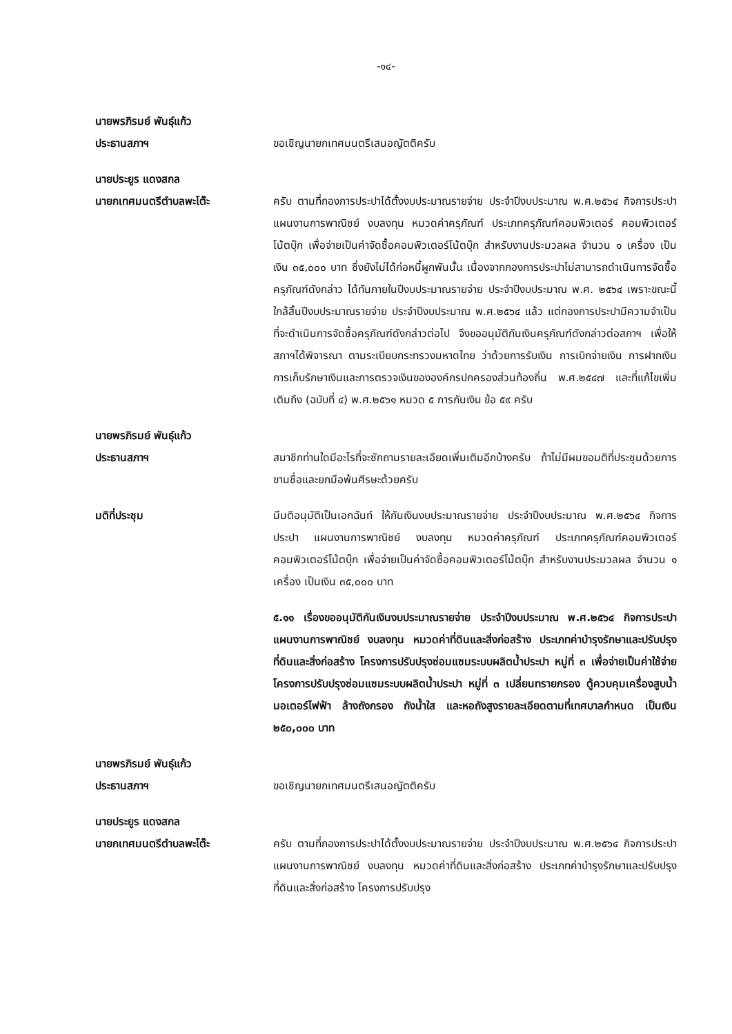-๑๔-
นายพรภิรมย์ พันธุ์แก้ว
ประธานสภาฯ
ขอเชิญนายกเทศมนตรีเสนอญัตติครับ
นายประยูร แดงสกล
นายกเทศมนตรีตำบลพะโต๊ะ
ครับ ตามที่กองการประปาได้ตั้งงบประมาณรายจ่าย ประจำปีงบประมาณ พ.ศ.๒๕๖๔ กิจการประปา แผนงานการพาณิชย์ งบลงทุน หมวดค่าครุภัณฑ์ ประเภทครุภัณฑ์คอมพิวเตอร์ คอมพิวเตอร์โน้ตบุ๊ก เพื่อจ่ายเป็นค่าจัดซื้อคอมพิวเตอร์โน้ตบุ๊ก สำหรับงานประมวลผล จำนวน ๑ เครื่อง เป็นเงิน ๓๕,๐๐๐ บาท ซึ่งยังไม่ได้ก่อหนี้ผูกพันนั้น เนื่องจากกองการประปาไม่สามารถดำเนินการจัดซื้อครุภัณฑ์ดังกล่าว ได้ทันภายในปีงบประมาณรายจ่าย ประจำปีงบประมาณ พ.ศ. ๒๕๖๔ เพราะขณะนี้ใกล้สิ้นปีงบประมาณรายจ่าย ประจำปีงบประมาณ พ.ศ.๒๕๖๔ แล้ว แต่กองการประปามีความจำเป็นที่จะดำเนินการจัดซื้อครุภัณฑ์ดังกล่าวต่อไป จึงขออนุมัติกันเงินครุภัณฑ์ดังกล่าวต่อสภาฯ เพื่อให้สภาฯได้พิจารณา ตามระเบียบกระทรวงมหาดไทย ว่าด้วยการรับเงิน การเบิกจ่ายเงิน การฝากเงิน การเก็บรักษาเงินและการตรวจเงินขององค์กรปกครองส่วนท้องถิ่น พ.ศ.๒๕๔๗ และที่แก้ไขเพิ่มเติมถึง (ฉบับที่ ๔) พ.ศ.๒๕๖๑ หมวด ๕ การกันเงิน ข้อ ๕๙ ครับ
นายพรภิรมย์ พันธุ์แก้ว
ประธานสภาฯ
สมาชิกท่านใดมีอะไรที่จะซักถามรายละเอียดเพิ่มเติมอีกบ้างครับ ถ้าไม่มีผมขอมติที่ประชุมด้วยการขานชื่อและยกมือพ้นศีรษะด้วยครับ
มติที่ประชุม มีมติอนุมัติเป็นเอกฉันท์ ให้กันเงินงบประมาณรายจ่าย ประจำปีงบประมาณ พ.ศ.๒๕๖๔ กิจการประปา แผนงานการพาณิชย์ งบลงทุน หมวดค่าครุภัณฑ์ ประเภทครุภัณฑ์คอมพิวเตอร์ คอมพิวเตอร์โน้ตบุ๊ก เพื่อจ่ายเป็นค่าจัดซื้อคอมพิวเตอร์โน้ตบุ๊ก สำหรับงานประมวลผล จำนวน ๑ เครื่อง เป็นเงิน ๓๕,๐๐๐ บาท
๕.๑๑ เรื่องขออนุมัติกันเงินงบประมาณรายจ่าย ประจำปีงบประมาณ พ.ศ.๒๕๖๔ กิจการประปา แผนงานการพาณิชย์ งบลงทุน หมวดค่าที่ดินและสิ่งก่อสร้าง ประเภทค่าบำรุงรักษาและปรับปรุงที่ดินและสิ่งก่อสร้าง โครงการปรับปรุงซ่อมแซมระบบผลิตน้ำประปา หมู่ที่ ๓ เพื่อจ่ายเป็นค่าใช้จ่ายโครงการปรับปรุงซ่อมแซมระบบผลิตน้ำประปา หมู่ที่ ๓ เปลี่ยนทรายกรอง ตู้ควบคุมเครื่องสูบน้ำมอเตอร์ไฟฟ้า ล้างถังกรอง ถังน้ำใส และหอถังสูงรายละเอียดตามที่เทศบาลกำหนด เป็นเงิน ๒๕๐,๐๐๐ บาท
นายพรภิรมย์ พันธุ์แก้ว
ประธานสภาฯ
ขอเชิญนายกเทศมนตรีเสนอญัตติครับ
นายประยูร แดงสกล
นายกเทศมนตรีตำบลพะโต๊ะ
ครับ ตามที่กองการประปาได้ตั้งงบประมาณรายจ่าย ประจำปีงบประมาณ พ.ศ.๒๕๖๔ กิจการประปา แผนงานการพาณิชย์ งบลงทุน หมวดค่าที่ดินและสิ่งก่อสร้าง ประเภทค่าบำรุงรักษาและปรับปรุงที่ดินและสิ่งก่อสร้าง โครงการปรับปรุง